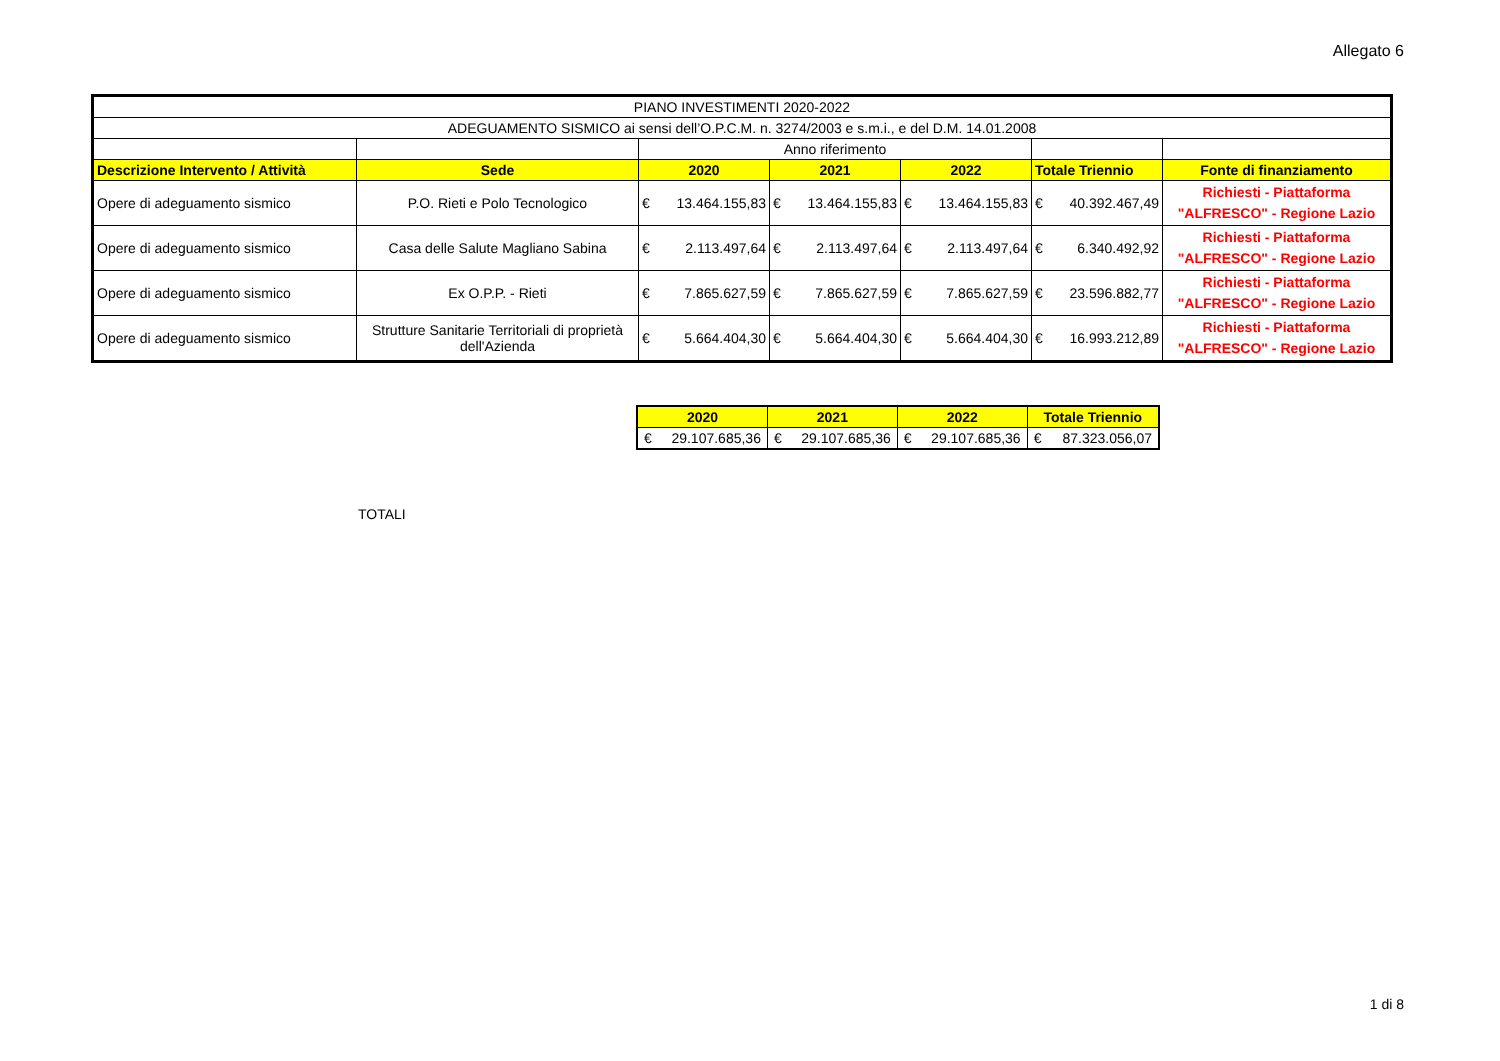Allegato 6
| PIANO INVESTIMENTI 2020-2022 | | | | | | |
| ADEGUAMENTO SISMICO ai sensi dell’O.P.C.M. n. 3274/2003 e s.m.i., e del D.M. 14.01.2008 | | | | | | |
| | | Anno riferimento | | | | |
| Descrizione Intervento / Attività | Sede | 2020 | 2021 | 2022 | Totale Triennio | Fonte di finanziamento |
| Opere di adeguamento sismico | P.O. Rieti e Polo Tecnologico | € 13.464.155,83 | € 13.464.155,83 | € 13.464.155,83 | € 40.392.467,49 | Richiesti - Piattaforma "ALFRESCO" - Regione Lazio |
| Opere di adeguamento sismico | Casa delle Salute Magliano Sabina | € 2.113.497,64 | € 2.113.497,64 | € 2.113.497,64 | € 6.340.492,92 | Richiesti - Piattaforma "ALFRESCO" - Regione Lazio |
| Opere di adeguamento sismico | Ex O.P.P. - Rieti | € 7.865.627,59 | € 7.865.627,59 | € 7.865.627,59 | € 23.596.882,77 | Richiesti - Piattaforma "ALFRESCO" - Regione Lazio |
| Opere di adeguamento sismico | Strutture Sanitarie Territoriali di proprietà dell'Azienda | € 5.664.404,30 | € 5.664.404,30 | € 5.664.404,30 | € 16.993.212,89 | Richiesti - Piattaforma "ALFRESCO" - Regione Lazio |
TOTALI
| 2020 | 2021 | 2022 | Totale Triennio |
| € 29.107.685,36 | € 29.107.685,36 | € 29.107.685,36 | € 87.323.056,07 |
1 di 8